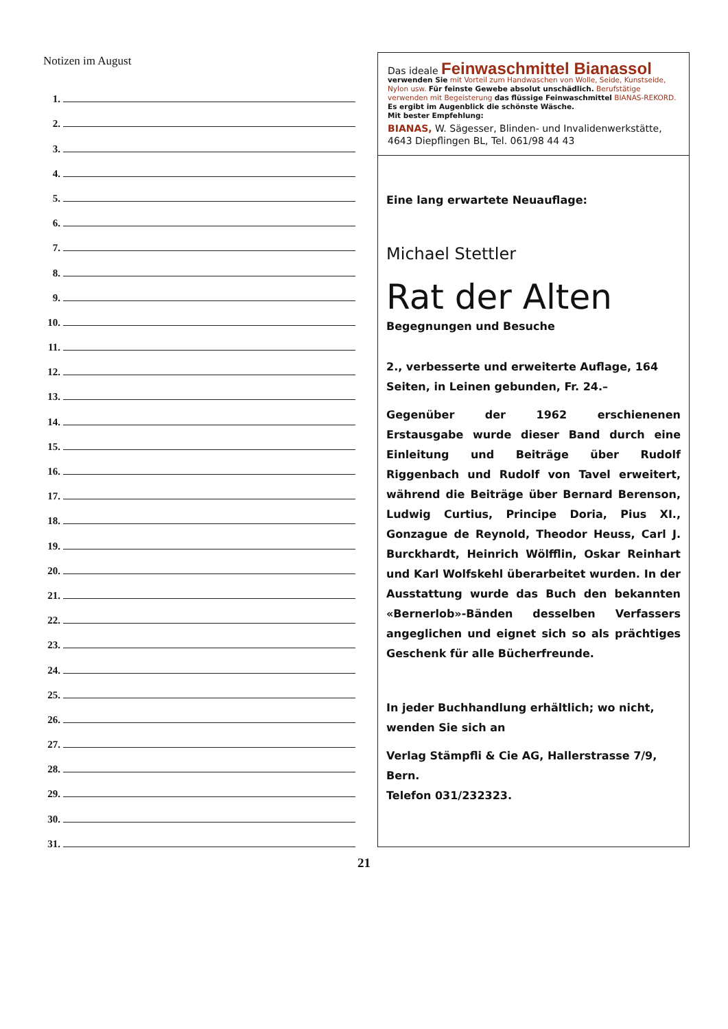Notizen im August
1.
2.
3.
4.
5.
6.
7.
8.
9.
10.
11.
12.
13.
14.
15.
16.
17.
18.
19.
20.
21.
22.
23.
24.
25.
26.
27.
28.
29.
30.
31.
Das ideale Feinwaschmittel Bianassol
verwenden Sie mit Vorteil zum Handwaschen von Wolle, Seide, Kunstseide, Nylon usw. Für feinste Gewebe absolut unschädlich. Berufstätige verwenden mit Begeisterung das flüssige Feinwaschmittel BIANAS-REKORD. Es ergibt im Augenblick die schönste Wäsche.
Mit bester Empfehlung:
BIANAS, W. Sägesser, Blinden- und Invalidenwerkstätte, 4643 Diepflingen BL, Tel. 061/98 44 43
Eine lang erwartete Neuauflage:
Michael Stettler
Rat der Alten
Begegnungen und Besuche
2., verbesserte und erweiterte Auflage, 164 Seiten, in Leinen gebunden, Fr. 24.–
Gegenüber der 1962 erschienenen Erstausgabe wurde dieser Band durch eine Einleitung und Beiträge über Rudolf Riggenbach und Rudolf von Tavel erweitert, während die Beiträge über Bernard Berenson, Ludwig Curtius, Principe Doria, Pius XI., Gonzague de Reynold, Theodor Heuss, Carl J. Burckhardt, Heinrich Wölfflin, Oskar Reinhart und Karl Wolfskehl überarbeitet wurden. In der Ausstattung wurde das Buch den bekannten «Bernerlob»-Bänden desselben Verfassers angeglichen und eignet sich so als prächtiges Geschenk für alle Bücherfreunde.
In jeder Buchhandlung erhältlich; wo nicht, wenden Sie sich an
Verlag Stämpfli & Cie AG, Hallerstrasse 7/9, Bern.
Telefon 031/232323.
21